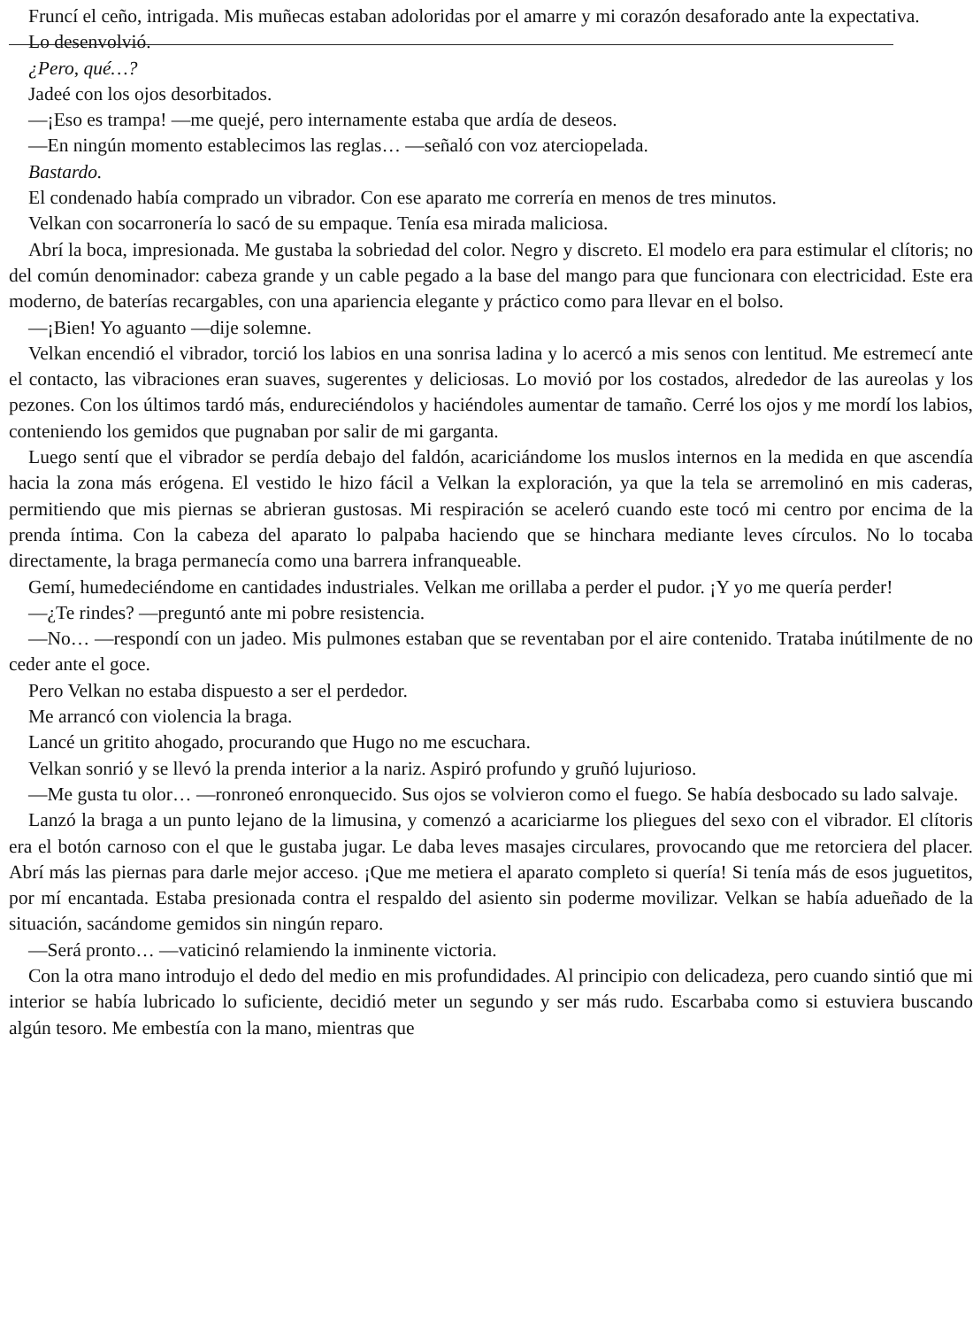Fruncí el ceño, intrigada. Mis muñecas estaban adoloridas por el amarre y mi corazón desaforado ante la expectativa.
Lo desenvolvió.
¿Pero, qué…?
Jadeé con los ojos desorbitados.
—¡Eso es trampa! —me quejé, pero internamente estaba que ardía de deseos.
—En ningún momento establecimos las reglas… —señaló con voz aterciopelada.
Bastardo.
El condenado había comprado un vibrador. Con ese aparato me correría en menos de tres minutos.
Velkan con socarronería lo sacó de su empaque. Tenía esa mirada maliciosa.
Abrí la boca, impresionada. Me gustaba la sobriedad del color. Negro y discreto. El modelo era para estimular el clítoris; no del común denominador: cabeza grande y un cable pegado a la base del mango para que funcionara con electricidad. Este era moderno, de baterías recargables, con una apariencia elegante y práctico como para llevar en el bolso.
—¡Bien! Yo aguanto —dije solemne.
Velkan encendió el vibrador, torció los labios en una sonrisa ladina y lo acercó a mis senos con lentitud. Me estremecí ante el contacto, las vibraciones eran suaves, sugerentes y deliciosas. Lo movió por los costados, alrededor de las aureolas y los pezones. Con los últimos tardó más, endureciéndolos y haciéndoles aumentar de tamaño. Cerré los ojos y me mordí los labios, conteniendo los gemidos que pugnaban por salir de mi garganta.
Luego sentí que el vibrador se perdía debajo del faldón, acariciándome los muslos internos en la medida en que ascendía hacia la zona más erógena. El vestido le hizo fácil a Velkan la exploración, ya que la tela se arremolinó en mis caderas, permitiendo que mis piernas se abrieran gustosas. Mi respiración se aceleró cuando este tocó mi centro por encima de la prenda íntima. Con la cabeza del aparato lo palpaba haciendo que se hinchara mediante leves círculos. No lo tocaba directamente, la braga permanecía como una barrera infranqueable.
Gemí, humedeciéndome en cantidades industriales. Velkan me orillaba a perder el pudor. ¡Y yo me quería perder!
—¿Te rindes? —preguntó ante mi pobre resistencia.
—No… —respondí con un jadeo. Mis pulmones estaban que se reventaban por el aire contenido. Trataba inútilmente de no ceder ante el goce.
Pero Velkan no estaba dispuesto a ser el perdedor.
Me arrancó con violencia la braga.
Lancé un gritito ahogado, procurando que Hugo no me escuchara.
Velkan sonrió y se llevó la prenda interior a la nariz. Aspiró profundo y gruñó lujurioso.
—Me gusta tu olor… —ronroneó enronquecido. Sus ojos se volvieron como el fuego. Se había desbocado su lado salvaje.
Lanzó la braga a un punto lejano de la limusina, y comenzó a acariciarme los pliegues del sexo con el vibrador. El clítoris era el botón carnoso con el que le gustaba jugar. Le daba leves masajes circulares, provocando que me retorciera del placer. Abrí más las piernas para darle mejor acceso. ¡Que me metiera el aparato completo si quería! Si tenía más de esos juguetitos, por mí encantada. Estaba presionada contra el respaldo del asiento sin poderme movilizar. Velkan se había adueñado de la situación, sacándome gemidos sin ningún reparo.
—Será pronto… —vaticinó relamiendo la inminente victoria.
Con la otra mano introdujo el dedo del medio en mis profundidades. Al principio con delicadeza, pero cuando sintió que mi interior se había lubricado lo suficiente, decidió meter un segundo y ser más rudo. Escarbaba como si estuviera buscando algún tesoro. Me embestía con la mano, mientras que